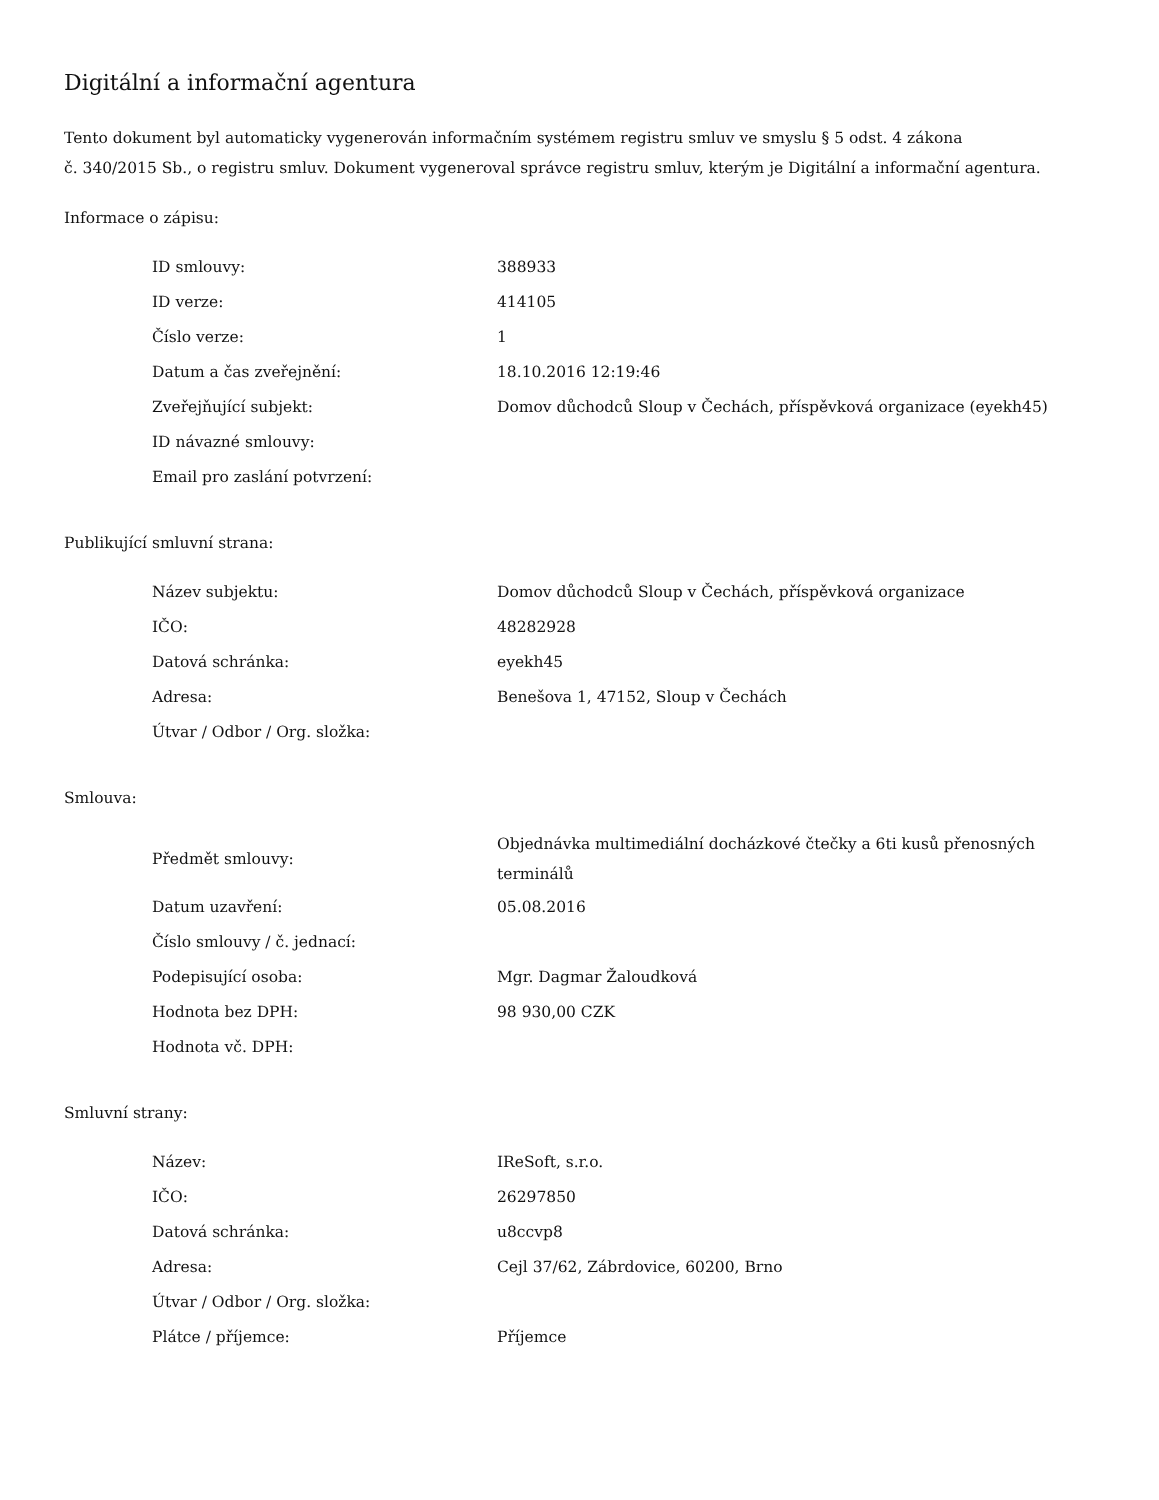Digitální a informační agentura
Tento dokument byl automaticky vygenerován informačním systémem registru smluv ve smyslu § 5 odst. 4 zákona
č. 340/2015 Sb., o registru smluv. Dokument vygeneroval správce registru smluv, kterým je Digitální a informační agentura.
Informace o zápisu:
| ID smlouvy: | 388933 |
| ID verze: | 414105 |
| Číslo verze: | 1 |
| Datum a čas zveřejnění: | 18.10.2016 12:19:46 |
| Zveřejňující subjekt: | Domov důchodců Sloup v Čechách, příspěvková organizace (eyekh45) |
| ID návazné smlouvy: | |
| Email pro zaslání potvrzení: | |
Publikující smluvní strana:
| Název subjektu: | Domov důchodců Sloup v Čechách, příspěvková organizace |
| IČO: | 48282928 |
| Datová schránka: | eyekh45 |
| Adresa: | Benešova 1, 47152, Sloup v Čechách |
| Útvar / Odbor / Org. složka: | |
Smlouva:
| Předmět smlouvy: | Objednávka multimediální docházkové čtečky a 6ti kusů přenosných terminálů |
| Datum uzavření: | 05.08.2016 |
| Číslo smlouvy / č. jednací: | |
| Podepisující osoba: | Mgr. Dagmar Žaloudková |
| Hodnota bez DPH: | 98 930,00 CZK |
| Hodnota vč. DPH: | |
Smluvní strany:
| Název: | IReSoft, s.r.o. |
| IČO: | 26297850 |
| Datová schránka: | u8ccvp8 |
| Adresa: | Cejl 37/62, Zábrdovice, 60200, Brno |
| Útvar / Odbor / Org. složka: | |
| Plátce / příjemce: | Příjemce |